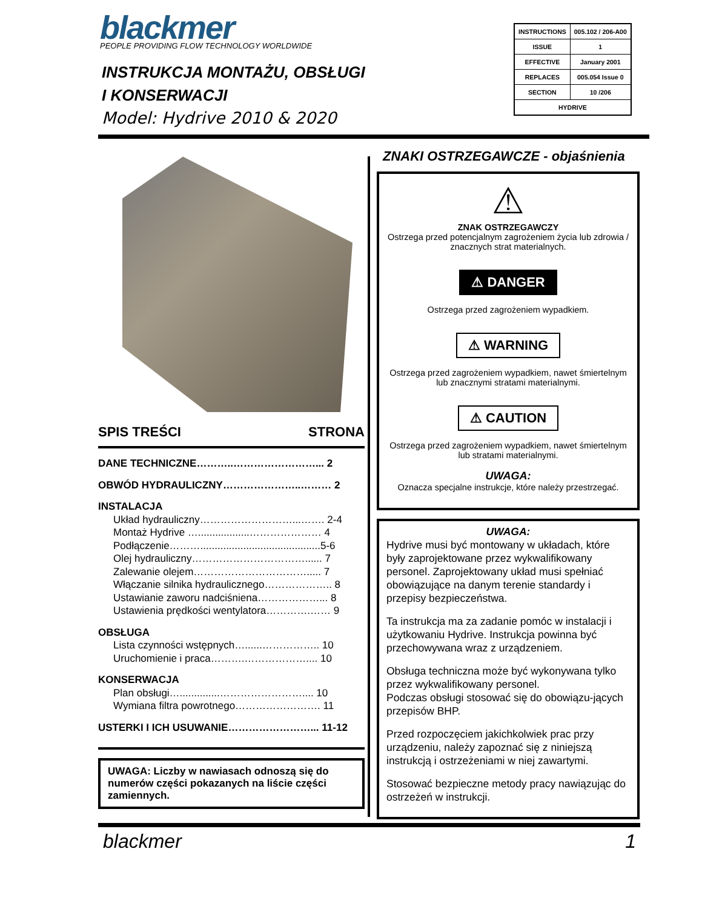blackmer
PEOPLE PROVIDING FLOW TECHNOLOGY WORLDWIDE
INSTRUKCJA MONTAŻU, OBSŁUGI
I KONSERWACJI
Model: Hydrive 2010 & 2020
| INSTRUCTIONS | 005.102 / 206-A00 |
| ISSUE | 1 |
| EFFECTIVE | January 2001 |
| REPLACES | 005.054 Issue 0 |
| SECTION | 10 /206 |
| HYDRIVE | |
SPIS TREŚCI STRONA
DANE TECHNICZNE………..……………………... 2
OBWÓD HYDRAULICZNY…………………..……… 2
INSTALACJA
Układ hydrauliczny………………………...……. 2-4
Montaż Hydrive …..................………………… 4
Podłączenie………..........................................5-6
Olej hydrauliczny……………………………...... 7
Zalewanie olejem……………………………..... 7
Włączanie silnika hydraulicznego……………….. 8
Ustawianie zaworu nadciśniena………………... 8
Ustawienia prędkości wentylatora………….…… 9
OBSŁUGA
Lista czynności wstępnych…......…………….. 10
Uruchomienie i praca……….……………….... 10
KONSERWACJA
Plan obsługi…..............…………………….... 10
Wymiana filtra powrotnego……………………. 11
USTERKI I ICH USUWANIE……………………... 11-12
UWAGA: Liczby w nawiasach odnoszą się do numerów części pokazanych na liście części zamiennych.
ZNAKI OSTRZEGAWCZE - objaśnienia
⚠
ZNAK OSTRZEGAWCZY
Ostrzega przed potencjalnym zagrożeniem życia lub zdrowia / znacznych strat materialnych.
⚠ DANGER
Ostrzega przed zagrożeniem wypadkiem.
⚠ WARNING
Ostrzega przed zagrożeniem wypadkiem, nawet śmiertelnym lub znacznymi stratami materialnymi.
⚠ CAUTION
Ostrzega przed zagrożeniem wypadkiem, nawet śmiertelnym lub stratami materialnymi.
UWAGA:
Oznacza specjalne instrukcje, które należy przestrzegać.
UWAGA:
Hydrive musi być montowany w układach, które były zaprojektowane przez wykwalifikowany personel. Zaprojektowany układ musi spełniać obowiązujące na danym terenie standardy i przepisy bezpieczeństwa.
Ta instrukcja ma za zadanie pomóc w instalacji i użytkowaniu Hydrive. Instrukcja powinna być przechowywana wraz z urządzeniem.
Obsługa techniczna może być wykonywana tylko przez wykwalifikowany personel.
Podczas obsługi stosować się do obowiązu-jących przepisów BHP.
Przed rozpoczęciem jakichkolwiek prac przy urządzeniu, należy zapoznać się z niniejszą instrukcją i ostrzeżeniami w niej zawartymi.
Stosować bezpieczne metody pracy nawiązując do ostrzeżeń w instrukcji.
blackmer 1